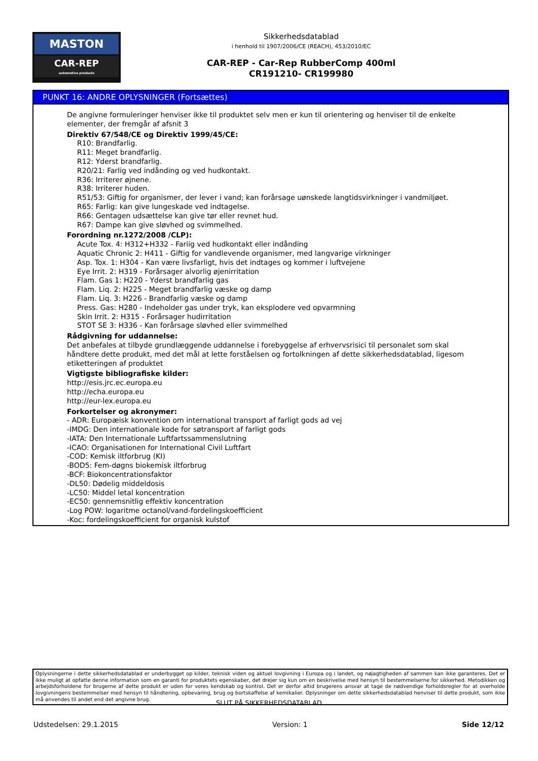MASTON
CAR-REP
automotive products
Sikkerhedsdatablad
i henhold til 1907/2006/CE (REACH), 453/2010/EC
CAR-REP - Car-Rep RubberComp 400ml
CR191210- CR199980
PUNKT 16: ANDRE OPLYSNINGER (Fortsættes)
De angivne formuleringer henviser ikke til produktet selv men er kun til orientering og henviser til de enkelte elementer, der fremgår af afsnit 3
Direktiv 67/548/CE og Direktiv 1999/45/CE:
R10: Brandfarlig.
R11: Meget brandfarlig.
R12: Yderst brandfarlig.
R20/21: Farlig ved indånding og ved hudkontakt.
R36: Irriterer øjnene.
R38: Irriterer huden.
R51/53: Giftig for organismer, der lever i vand; kan forårsage uønskede langtidsvirkninger i vandmiljøet.
R65: Farlig: kan give lungeskade ved indtagelse.
R66: Gentagen udsættelse kan give tør eller revnet hud.
R67: Dampe kan give sløvhed og svimmelhed.
Forordning nr.1272/2008 /CLP):
Acute Tox. 4: H312+H332 - Fariig ved hudkontakt eller indånding
Aquatic Chronic 2: H411 - Giftig for vandlevende organismer, med langvarige virkninger
Asp. Tox. 1: H304 - Kan være livsfarligt, hvis det indtages og kommer i luftvejene
Eye Irrit. 2: H319 - Forårsager alvorlig øjenirritation
Flam. Gas 1: H220 - Yderst brandfarlig gas
Flam. Liq. 2: H225 - Meget brandfarlig væske og damp
Flam. Liq. 3: H226 - Brandfarlig væske og damp
Press. Gas: H280 - Indeholder gas under tryk, kan eksplodere ved opvarmning
Skin Irrit. 2: H315 - Forårsager hudirritation
STOT SE 3: H336 - Kan forårsage sløvhed eller svimmelhed
Rådgivning for uddannelse:
Det anbefales at tilbyde grundlæggende uddannelse i forebyggelse af erhvervsrisici til personalet som skal håndtere dette produkt, med det mål at lette forståelsen og fortolkningen af dette sikkerhedsdatablad, ligesom etiketteringen af produktet
Vigtigste bibliografiske kilder:
http://esis.jrc.ec.europa.eu
http://echa.europa.eu
http://eur-lex.europa.eu
Forkortelser og akronymer:
- ADR: Europæisk konvention om international transport af farligt gods ad vej
-IMDG: Den internationale kode for søtransport af farligt gods
-IATA: Den Internationale Luftfartssammenslutning
-ICAO: Organisationen for International Civil Luftfart
-COD: Kemisk iltforbrug (KI)
-BOD5: Fem-døgns biokemisk iltforbrug
-BCF: Biokoncentrationsfaktor
-DL50: Dødelig middeldosis
-LC50: Middel letal koncentration
-EC50: gennemsnitlig effektiv koncentration
-Log POW: logaritme octanol/vand-fordelingskoefficient
-Koc: fordelingskoefficient for organisk kulstof
Oplysningerne i dette sikkerhedsdatablad er underbygget op kilder, teknisk viden og aktuel lovgivning i Europa og i landet, og nøjagtigheden af sammen kan ikke garanteres. Det er ikke muligt at opfatte denne information som en garanti for produktets egenskaber, det drejer sig kun om en beskrivelse med hensyn til bestemmelserne for sikkerhed. Metodikken og arbejdsforholdene for brugerne af dette produkt er uden for vores kendskab og kontrol. Det er derfor altid brugerens ansvar at tage de nødvendige forholdsregler for at overholde lovgivningens bestemmelser med hensyn til håndtering, opbevaring, brug og bortskaffelse af kemikalier. Oplysninger om dette sikkerhedsdatablad henviser til dette produkt, som ikke må anvendes til andet end det angivne brug.
SLUT PÅ SIKKERHEDSDATABLAD
Udstedelsen: 29.1.2015 Version: 1 Side 12/12